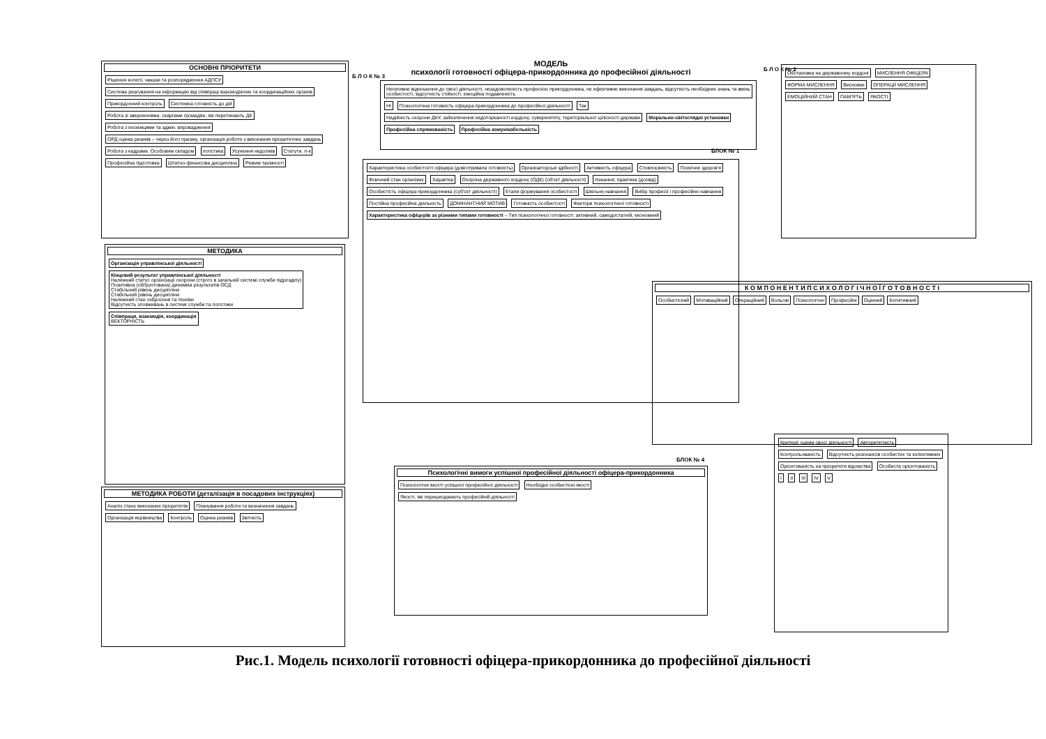МОДЕЛЬ
психології готовності офіцера-прикордонника до професійної діяльності
ОСНОВНІ ПРІОРИТЕТИ
Рішення колегії, накази та розпорядження АДПСУ Система реагування на інформацію від співпраці взаємодіючих та координаційних органів Прикордонний контроль Системна готовність до дій Робота зі зверненнями, скаргами громадян, які перетинають ДК Робота з іноземцями та адмін. впровадження ОРД оцінка ризиків – через його призму, організація роботи з виконання пріоритетних завдань Робота з кадрами. Особовим складом логістика Усунення недоліків Статути. п-к Професійна підготовка Штатно-фінансова дисципліна Режим таємності
Б Л О К № 3
Негативне відношення до своєї діяльності, незадоволеність професією прикордонника, не ефективне виконання завдань, відсутність необхідних знань та вмінь особистості, відсутність стійкості, емоційна подавленість Ні Психологічна готовність офіцера-прикордонника до професійної діяльності Так Надійність охорони ДКУ, забезпечення недоторканості кордону, суверенітету, територіальної цілісності держави Морально-світоглядні установки Професійна спрямованість Професійна комунікабельність
БЛОК № 1
Б Л О К № 2
Обстановка на державному кордоні МИСЛЕННЯ ОФІЦЕРА ФОРМА МИСЛЕННЯ Висновки ОПЕРАЦІЇ МИСЛЕННЯ ЕМОЦІЙНИЙ СТАН ПАМ'ЯТЬ ЯКОСТІ
Характеристика особистості офіцера (довготривала готовність) Організаторські здібності Активність офіцера Стовпоєвність Психічне здоров'я Фізичний стан організму Характер Охорона державного кордону (ОДК) (об'єкт діяльності) пізнання; практика (досвід) Особистість офіцера-прикордонника (суб'єкт діяльності) Етапи формування особистості Шкільне навчання Вибір професії і професійне навчання Постійна професійна діяльність ДОМІНАНТНИЙ МОТИВ Готовність особистості Фактори психологічної готовності Характеристика офіцерів за різними типами готовності – Тип психологічної готовності: активний, самодостатній, економний
МЕТОДИКА
Організація управлінської діяльності Кінцевий результат управлінської діяльності
Належний статус організації охорони (строго в загальній системі служби підрозділу)
Позитивна (обґрунтована) динаміка результатів ОСД
Стабільний рівень дисципліни
Стабільний рівень дисципліни
Належний стан озброєння та техніки
Відсутність зловживань в системі служби та логістики Співпраця, взаємодія, координація
ВЕКТОРНІСТЬ
МЕТОДИКА РОБОТИ (деталізація в посадових інструкціях)
Аналіз стану виконаних пріоритетів Планування роботи та визначення завдань Організація керівництва Контроль Оцінка ризиків Звітність
К О М П О Н Е Н Т И П С И Х О Л О Г І Ч Н О Ї Г О Т О В Н О С Т І
Особистісний Мотиваційний Операційний Вольові Психологічні Професійні Оцінний Когнітивний
БЛОК № 4
Психологічні вимоги успішної професійної діяльності офіцера-прикордонника
Психологічні якості успішної професійної діяльності Необхідні особистісні якості Якості, які перешкоджають професійній діяльності
Критерії оцінки своєї діяльності Авторитетність Контрольованість Відсутність резонансів особистих та колективних Орієнтованість на пріоритети відомства Особиста орієнтованість I II III IV V
Рис.1. Модель психології готовності офіцера-прикордонника до професійної діяльності